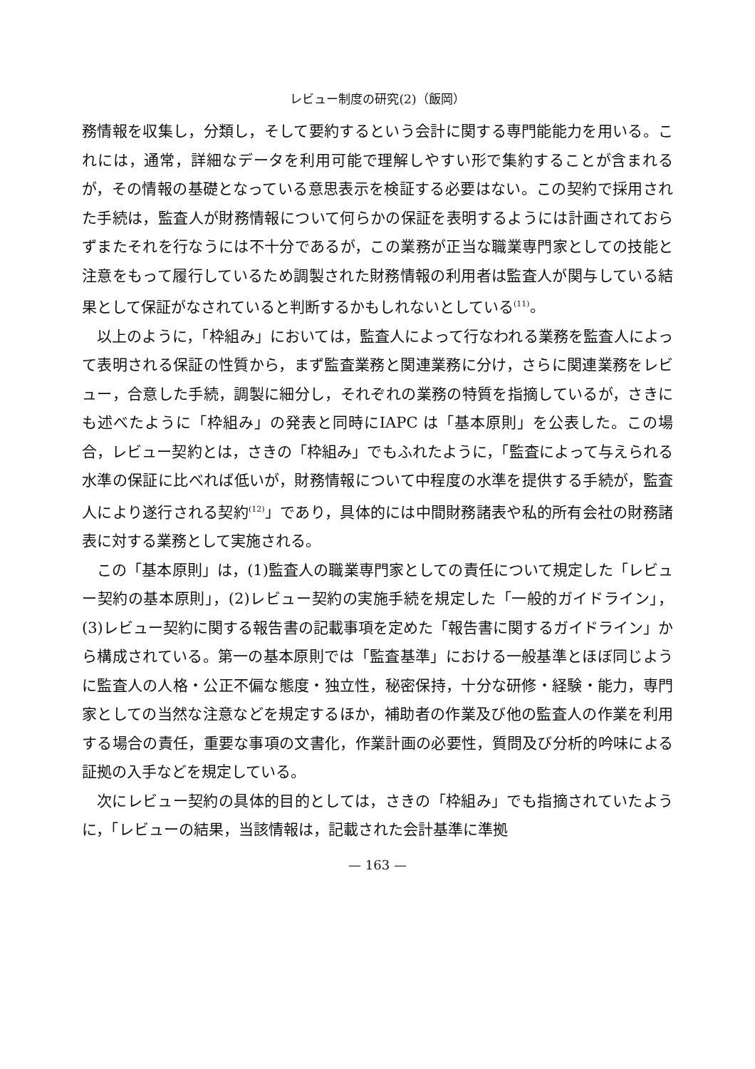レビュー制度の研究(2)（飯岡）
務情報を収集し，分類し，そして要約するという会計に関する専門能能力を用いる。これには，通常，詳細なデータを利用可能で理解しやすい形で集約することが含まれるが，その情報の基礎となっている意思表示を検証する必要はない。この契約で採用された手続は，監査人が財務情報について何らかの保証を表明するようには計画されておらずまたそれを行なうには不十分であるが，この業務が正当な職業専門家としての技能と注意をもって履行しているため調製された財務情報の利用者は監査人が関与している結果として保証がなされていると判断するかもしれないとしている<sup>(11)</sup>。
以上のように，「枠組み」においては，監査人によって行なわれる業務を監査人によって表明される保証の性質から，まず監査業務と関連業務に分け，さらに関連業務をレビュー，合意した手続，調製に細分し，それぞれの業務の特質を指摘しているが，さきにも述べたように「枠組み」の発表と同時にIAPC は「基本原則」を公表した。この場合，レビュー契約とは，さきの「枠組み」でもふれたように，「監査によって与えられる水準の保証に比べれば低いが，財務情報について中程度の水準を提供する手続が，監査人により遂行される契約<sup>(12)</sup>」であり，具体的には中間財務諸表や私的所有会社の財務諸表に対する業務として実施される。
この「基本原則」は，(1)監査人の職業専門家としての責任について規定した「レビュー契約の基本原則」，(2)レビュー契約の実施手続を規定した「一般的ガイドライン」，(3)レビュー契約に関する報告書の記載事項を定めた「報告書に関するガイドライン」から構成されている。第一の基本原則では「監査基準」における一般基準とほぼ同じように監査人の人格・公正不偏な態度・独立性，秘密保持，十分な研修・経験・能力，専門家としての当然な注意などを規定するほか，補助者の作業及び他の監査人の作業を利用する場合の責任，重要な事項の文書化，作業計画の必要性，質問及び分析的吟味による証拠の入手などを規定している。
次にレビュー契約の具体的目的としては，さきの「枠組み」でも指摘されていたように，「レビューの結果，当該情報は，記載された会計基準に準拠
— 163 —